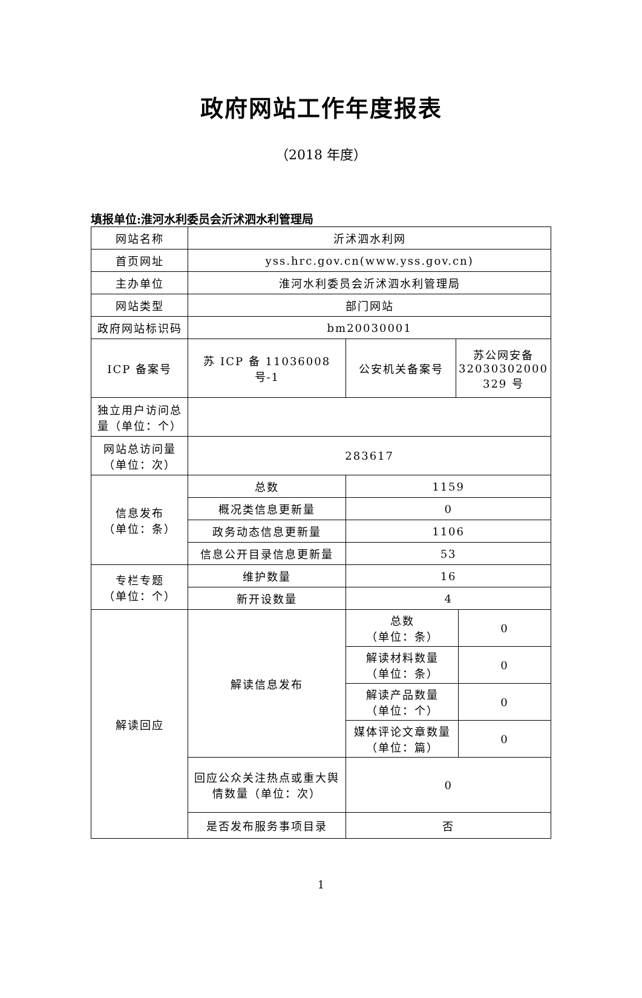政府网站工作年度报表
（2018 年度）
填报单位:淮河水利委员会沂沭泗水利管理局
| 网站名称 | 沂沭泗水利网 | | | |
| 首页网址 | yss.hrc.gov.cn(www.yss.gov.cn) | | | |
| 主办单位 | 淮河水利委员会沂沭泗水利管理局 | | | |
| 网站类型 | 部门网站 | | | |
| 政府网站标识码 | bm20030001 | | | |
| ICP 备案号 | 苏 ICP 备 11036008 号-1 | 公安机关备案号 | 苏公网安备 32030302000 329 号 | |
| 独立用户访问总量（单位：个） | | | | |
| 网站总访问量（单位：次） | 283617 | | | |
| 信息发布 （单位：条） | 总数 | 1159 | | |
| | 概况类信息更新量 | 0 | | |
| | 政务动态信息更新量 | 1106 | | |
| | 信息公开目录信息更新量 | 53 | | |
| 专栏专题 （单位：个） | 维护数量 | 16 | | |
| | 新开设数量 | 4 | | |
| 解读回应 | 解读信息发布 | 总数 （单位：条） | | 0 |
| | | 解读材料数量 （单位：条） | | 0 |
| | | 解读产品数量 （单位：个） | | 0 |
| | | 媒体评论文章数量 （单位：篇） | | 0 |
| | 回应公众关注热点或重大舆情数量（单位：次） | 0 | | |
| | 是否发布服务事项目录 | 否 | | |
1